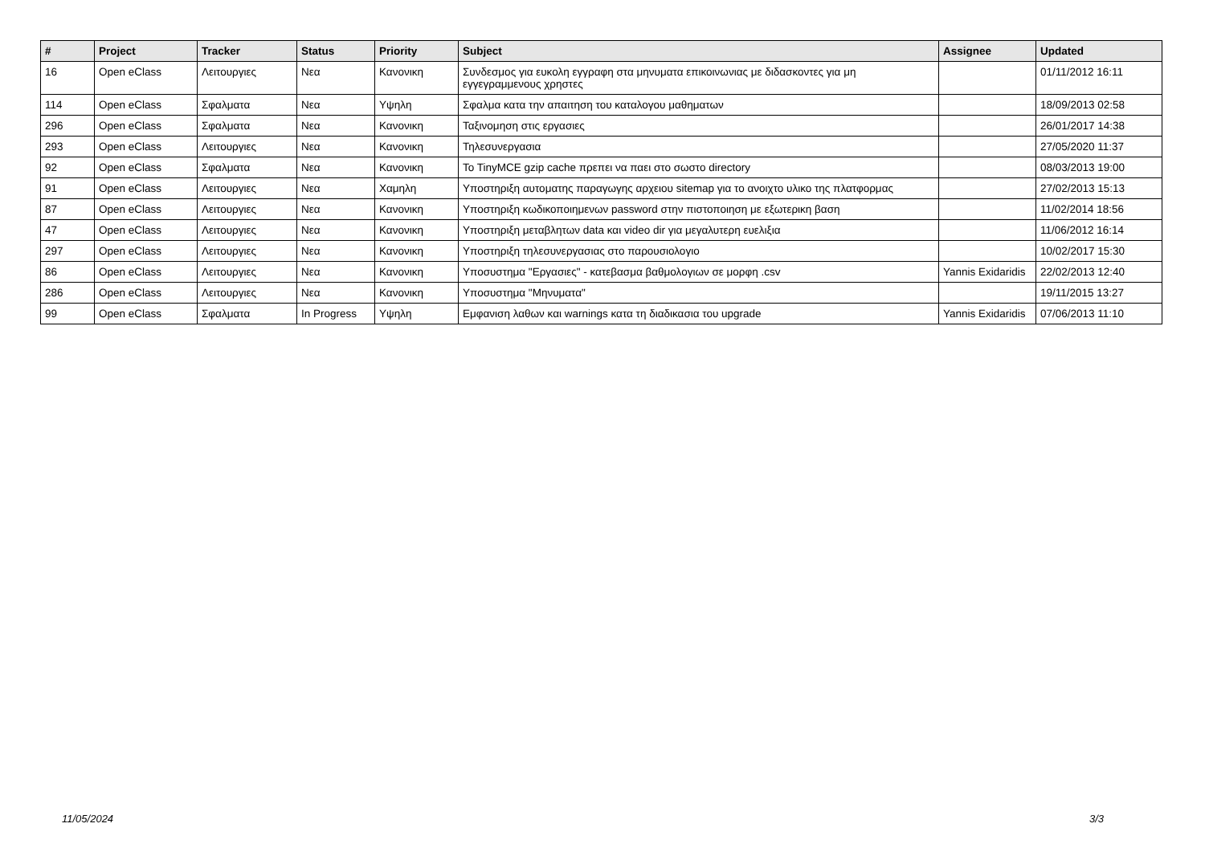| # | Project | Tracker | Status | Priority | Subject | Assignee | Updated |
| --- | --- | --- | --- | --- | --- | --- | --- |
| 16 | Open eClass | Λειτουργιες | Νεα | Κανονικη | Συνδεσμος για ευκολη εγγραφη στα μηνυματα επικοινωνιας με διδασκοντες για μη εγγεγραμμενους χρηστες | | 01/11/2012 16:11 |
| 114 | Open eClass | Σφαλματα | Νεα | Υψηλη | Σφαλμα κατα την απαιτηση του καταλογου μαθηματων | | 18/09/2013 02:58 |
| 296 | Open eClass | Σφαλματα | Νεα | Κανονικη | Ταξινομηση στις εργασιες | | 26/01/2017 14:38 |
| 293 | Open eClass | Λειτουργιες | Νεα | Κανονικη | Τηλεσυνεργασια | | 27/05/2020 11:37 |
| 92 | Open eClass | Σφαλματα | Νεα | Κανονικη | To TinyMCE gzip cache πρεπει να παει στο σωστο directory | | 08/03/2013 19:00 |
| 91 | Open eClass | Λειτουργιες | Νεα | Χαμηλη | Υποστηριξη αυτοματης παραγωγης αρχειου sitemap για το ανοιχτο υλικο της πλατφορμας | | 27/02/2013 15:13 |
| 87 | Open eClass | Λειτουργιες | Νεα | Κανονικη | Υποστηριξη κωδικοποιημενων password στην πιστοποιηση με εξωτερικη βαση | | 11/02/2014 18:56 |
| 47 | Open eClass | Λειτουργιες | Νεα | Κανονικη | Υποστηριξη μεταβλητων data και video dir για μεγαλυτερη ευελιξια | | 11/06/2012 16:14 |
| 297 | Open eClass | Λειτουργιες | Νεα | Κανονικη | Υποστηριξη τηλεσυνεργασιας στο παρουσιολογιο | | 10/02/2017 15:30 |
| 86 | Open eClass | Λειτουργιες | Νεα | Κανονικη | Υποσυστημα "Εργασιες" - κατεβασμα βαθμολογιων σε μορφη .csv | Yannis Exidaridis | 22/02/2013 12:40 |
| 286 | Open eClass | Λειτουργιες | Νεα | Κανονικη | Υποσυστημα "Μηνυματα" | | 19/11/2015 13:27 |
| 99 | Open eClass | Σφαλματα | In Progress | Υψηλη | Εμφανιση λαθων και warnings κατα τη διαδικασια του upgrade | Yannis Exidaridis | 07/06/2013 11:10 |
11/05/2024 3/3